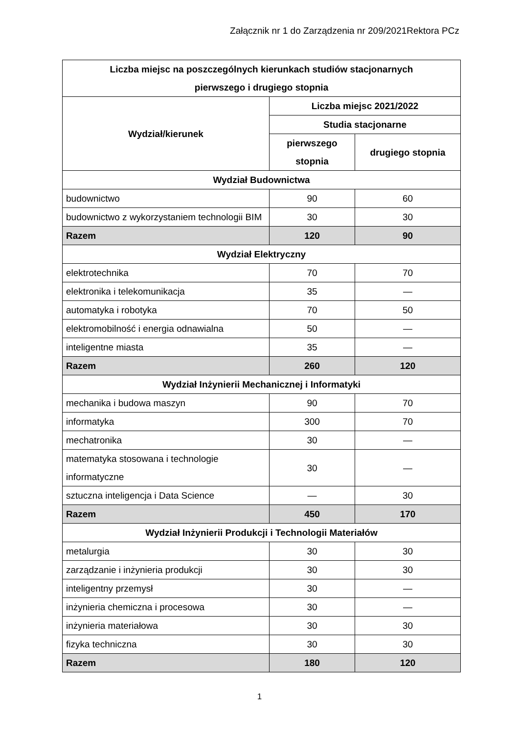Załącznik nr 1 do Zarządzenia nr 209/2021Rektora PCz
| Liczba miejsc na poszczególnych kierunkach studiów stacjonarnych pierwszego i drugiego stopnia | | |
| --- | --- | --- |
| Wydział/kierunek | Liczba miejsc 2021/2022 | |
| | Studia stacjonarne | |
| | pierwszego stopnia | drugiego stopnia |
| Wydział Budownictwa | | |
| budownictwo | 90 | 60 |
| budownictwo z wykorzystaniem technologii BIM | 30 | 30 |
| Razem | 120 | 90 |
| Wydział Elektryczny | | |
| elektrotechnika | 70 | 70 |
| elektronika i telekomunikacja | 35 | — |
| automatyka i robotyka | 70 | 50 |
| elektromobilność i energia odnawialna | 50 | — |
| inteligentne miasta | 35 | — |
| Razem | 260 | 120 |
| Wydział Inżynierii Mechanicznej i Informatyki | | |
| mechanika i budowa maszyn | 90 | 70 |
| informatyka | 300 | 70 |
| mechatronika | 30 | — |
| matematyka stosowana i technologie informatyczne | 30 | — |
| sztuczna inteligencja i Data Science | — | 30 |
| Razem | 450 | 170 |
| Wydział Inżynierii Produkcji i Technologii Materiałów | | |
| metalurgia | 30 | 30 |
| zarządzanie i inżynieria produkcji | 30 | 30 |
| inteligentny przemysł | 30 | — |
| inżynieria chemiczna i procesowa | 30 | — |
| inżynieria materiałowa | 30 | 30 |
| fizyka techniczna | 30 | 30 |
| Razem | 180 | 120 |
1